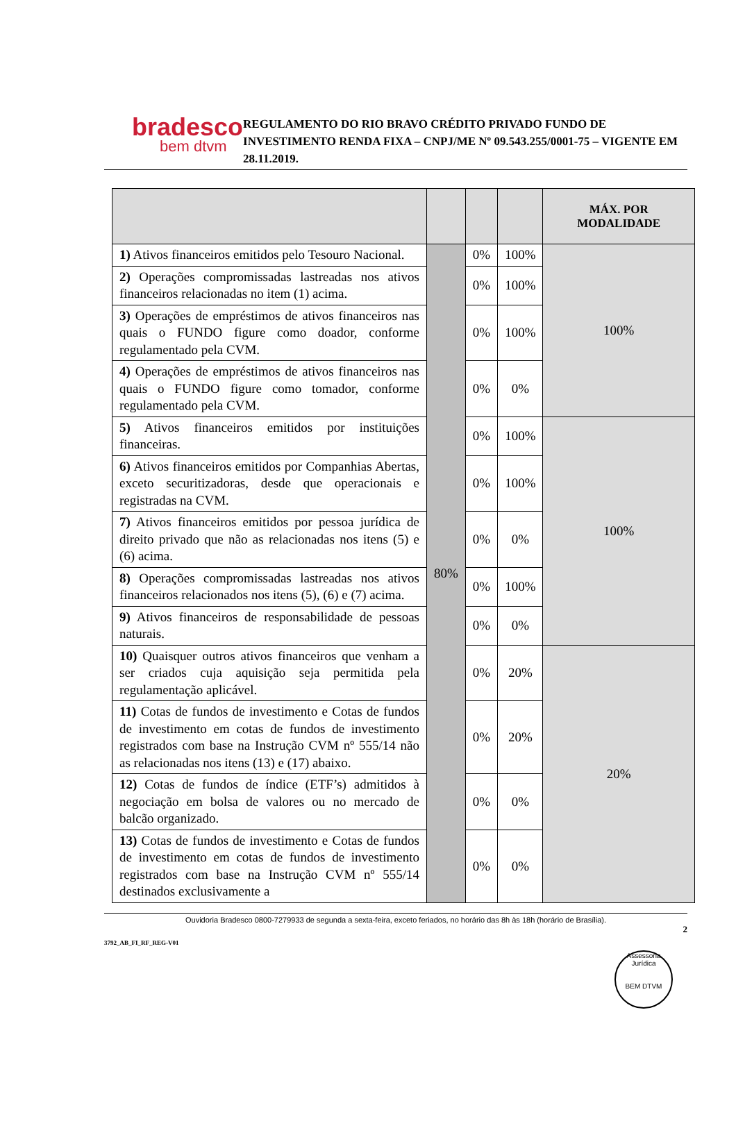bradesco
bem dtvm
REGULAMENTO DO RIO BRAVO CRÉDITO PRIVADO FUNDO DE INVESTIMENTO RENDA FIXA – CNPJ/ME Nº 09.543.255/0001-75 – VIGENTE EM 28.11.2019.
| | | | | MÁX. POR MODALIDADE |
| 1) Ativos financeiros emitidos pelo Tesouro Nacional. | 80% | 0% | 100% | 100% |
| 2) Operações compromissadas lastreadas nos ativos financeiros relacionadas no item (1) acima. | | 0% | 100% | |
| 3) Operações de empréstimos de ativos financeiros nas quais o FUNDO figure como doador, conforme regulamentado pela CVM. | | 0% | 100% | |
| 4) Operações de empréstimos de ativos financeiros nas quais o FUNDO figure como tomador, conforme regulamentado pela CVM. | | 0% | 0% | |
| 5) Ativos financeiros emitidos por instituições financeiras. | | 0% | 100% | 100% |
| 6) Ativos financeiros emitidos por Companhias Abertas, exceto securitizadoras, desde que operacionais e registradas na CVM. | | 0% | 100% | |
| 7) Ativos financeiros emitidos por pessoa jurídica de direito privado que não as relacionadas nos itens (5) e (6) acima. | | 0% | 0% | |
| 8) Operações compromissadas lastreadas nos ativos financeiros relacionados nos itens (5), (6) e (7) acima. | | 0% | 100% | |
| 9) Ativos financeiros de responsabilidade de pessoas naturais. | | 0% | 0% | |
| 10) Quaisquer outros ativos financeiros que venham a ser criados cuja aquisição seja permitida pela regulamentação aplicável. | | 0% | 20% | 20% |
| 11) Cotas de fundos de investimento e Cotas de fundos de investimento em cotas de fundos de investimento registrados com base na Instrução CVM nº 555/14 não as relacionadas nos itens (13) e (17) abaixo. | | 0% | 20% | |
| 12) Cotas de fundos de índice (ETF’s) admitidos à negociação em bolsa de valores ou no mercado de balcão organizado. | | 0% | 0% | |
| 13) Cotas de fundos de investimento e Cotas de fundos de investimento em cotas de fundos de investimento registrados com base na Instrução CVM nº 555/14 destinados exclusivamente a | | 0% | 0% | |
Ouvidoria Bradesco 0800-7279933 de segunda a sexta-feira, exceto feriados, no horário das 8h às 18h (horário de Brasília).
3792_AB_FI_RF_REG-V01 2
Assessoria Jurídica
BEM DTVM